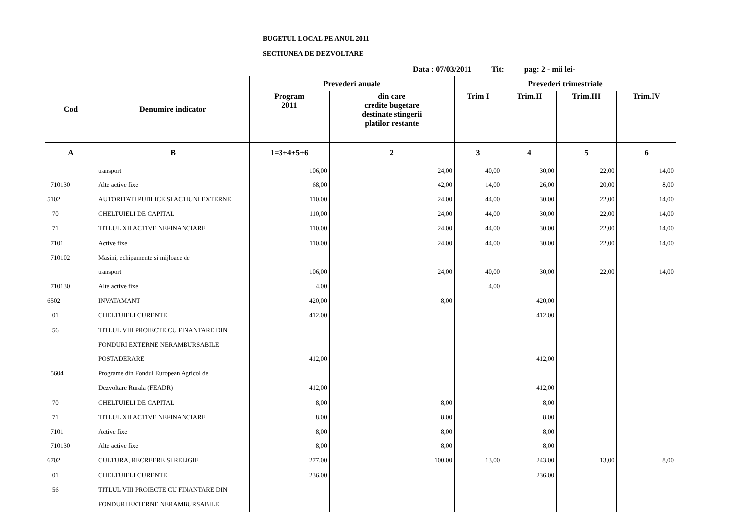BUGETUL LOCAL PE ANUL 2011
SECTIUNEA DE DEZVOLTARE
Data : 07/03/2011 Tit: pag: 2 - mii lei-
| Cod | Denumire indicator | Prevederi anuale | | Prevederi trimestriale | | | |
| --- | --- | --- | --- | --- | --- | --- | --- |
| | | Program 2011 | din care credite bugetare destinate stingerii platilor restante | Trim I | Trim.II | Trim.III | Trim.IV |
| A | B | 1=3+4+5+6 | 2 | 3 | 4 | 5 | 6 |
| | transport | 106,00 | 24,00 | 40,00 | 30,00 | 22,00 | 14,00 |
| 710130 | Alte active fixe | 68,00 | 42,00 | 14,00 | 26,00 | 20,00 | 8,00 |
| 5102 | AUTORITATI PUBLICE SI ACTIUNI EXTERNE | 110,00 | 24,00 | 44,00 | 30,00 | 22,00 | 14,00 |
| 70 | CHELTUIELI DE CAPITAL | 110,00 | 24,00 | 44,00 | 30,00 | 22,00 | 14,00 |
| 71 | TITLUL XII ACTIVE NEFINANCIARE | 110,00 | 24,00 | 44,00 | 30,00 | 22,00 | 14,00 |
| 7101 | Active fixe | 110,00 | 24,00 | 44,00 | 30,00 | 22,00 | 14,00 |
| 710102 | Masini, echipamente si mijloace de | | | | | | |
| | transport | 106,00 | 24,00 | 40,00 | 30,00 | 22,00 | 14,00 |
| 710130 | Alte active fixe | 4,00 | | 4,00 | | | |
| 6502 | INVATAMANT | 420,00 | 8,00 | | 420,00 | | |
| 01 | CHELTUIELI CURENTE | 412,00 | | | 412,00 | | |
| 56 | TITLUL VIII PROIECTE CU FINANTARE DIN | | | | | | |
| | FONDURI EXTERNE NERAMBURSABILE | | | | | | |
| | POSTADERARE | 412,00 | | | 412,00 | | |
| 5604 | Programe din Fondul European Agricol de | | | | | | |
| | Dezvoltare Rurala (FEADR) | 412,00 | | | 412,00 | | |
| 70 | CHELTUIELI DE CAPITAL | 8,00 | 8,00 | | 8,00 | | |
| 71 | TITLUL XII ACTIVE NEFINANCIARE | 8,00 | 8,00 | | 8,00 | | |
| 7101 | Active fixe | 8,00 | 8,00 | | 8,00 | | |
| 710130 | Alte active fixe | 8,00 | 8,00 | | 8,00 | | |
| 6702 | CULTURA, RECREERE SI RELIGIE | 277,00 | 100,00 | 13,00 | 243,00 | 13,00 | 8,00 |
| 01 | CHELTUIELI CURENTE | 236,00 | | | 236,00 | | |
| 56 | TITLUL VIII PROIECTE CU FINANTARE DIN | | | | | | |
| | FONDURI EXTERNE NERAMBURSABILE | | | | | | |